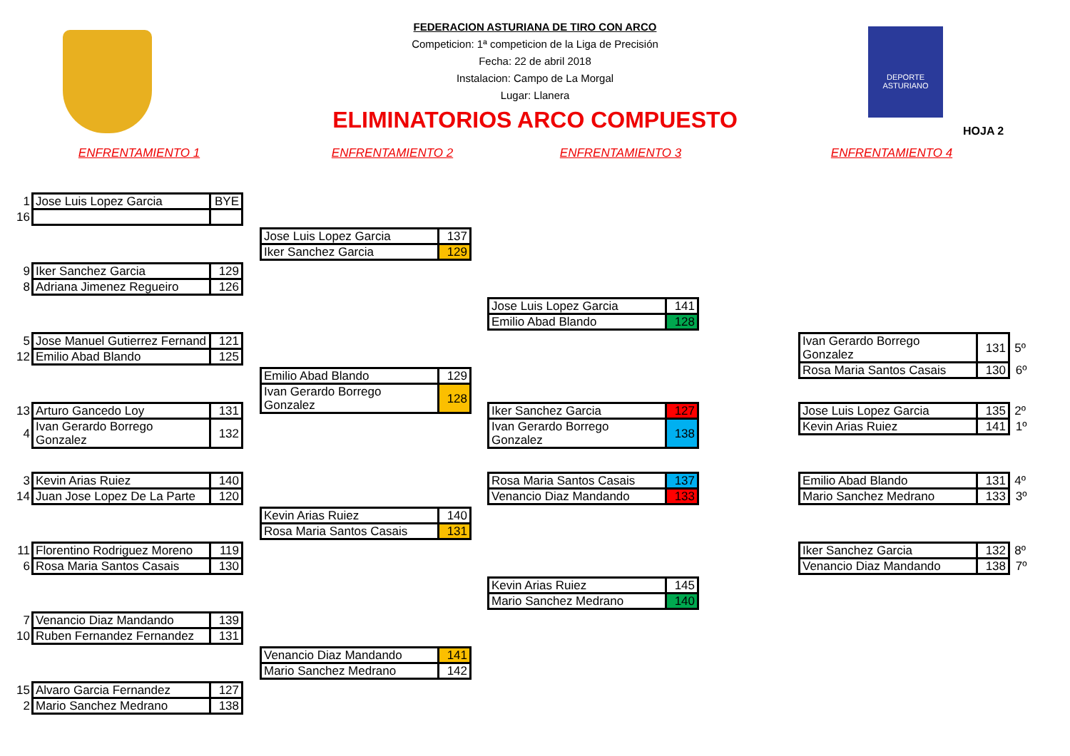DEPORTE
ASTURIANO
FEDERACION ASTURIANA DE TIRO CON ARCO
Competicion: 1ª competicion de la Liga de Precisión
Fecha: 22 de abril 2018
Instalacion: Campo de La Morgal
Lugar: Llanera
ELIMINATORIOS ARCO COMPUESTO
HOJA 2
ENFRENTAMIENTO 1 ENFRENTAMIENTO 2 ENFRENTAMIENTO 3 ENFRENTAMIENTO 4
| 1 | Jose Luis Lopez Garcia | BYE |
| 16 | | |
| 9 | Iker Sanchez Garcia | 129 |
| 8 | Adriana Jimenez Regueiro | 126 |
| 5 | Jose Manuel Gutierrez Fernand | 121 |
| 12 | Emilio Abad Blando | 125 |
| 13 | Arturo Gancedo Loy | 131 |
| 4 | Ivan Gerardo Borrego Gonzalez | 132 |
| 3 | Kevin Arias Ruiez | 140 |
| 14 | Juan Jose Lopez De La Parte | 120 |
| 11 | Florentino Rodriguez Moreno | 119 |
| 6 | Rosa Maria Santos Casais | 130 |
| 7 | Venancio Diaz Mandando | 139 |
| 10 | Ruben Fernandez Fernandez | 131 |
| 15 | Alvaro Garcia Fernandez | 127 |
| 2 | Mario Sanchez Medrano | 138 |
| Jose Luis Lopez Garcia | 137 |
| Iker Sanchez Garcia | 129 |
| Emilio Abad Blando | 129 |
| Ivan Gerardo Borrego Gonzalez | 128 |
| Kevin Arias Ruiez | 140 |
| Rosa Maria Santos Casais | 131 |
| Venancio Diaz Mandando | 141 |
| Mario Sanchez Medrano | 142 |
| Jose Luis Lopez Garcia | 141 |
| Emilio Abad Blando | 128 |
| Iker Sanchez Garcia | 127 |
| Ivan Gerardo Borrego Gonzalez | 138 |
| Rosa Maria Santos Casais | 137 |
| Venancio Diaz Mandando | 133 |
| Kevin Arias Ruiez | 145 |
| Mario Sanchez Medrano | 140 |
| Ivan Gerardo Borrego Gonzalez | 131 | 5º |
| Rosa Maria Santos Casais | 130 | 6º |
| Jose Luis Lopez Garcia | 135 | 2º |
| Kevin Arias Ruiez | 141 | 1º |
| Emilio Abad Blando | 131 | 4º |
| Mario Sanchez Medrano | 133 | 3º |
| Iker Sanchez Garcia | 132 | 8º |
| Venancio Diaz Mandando | 138 | 7º |